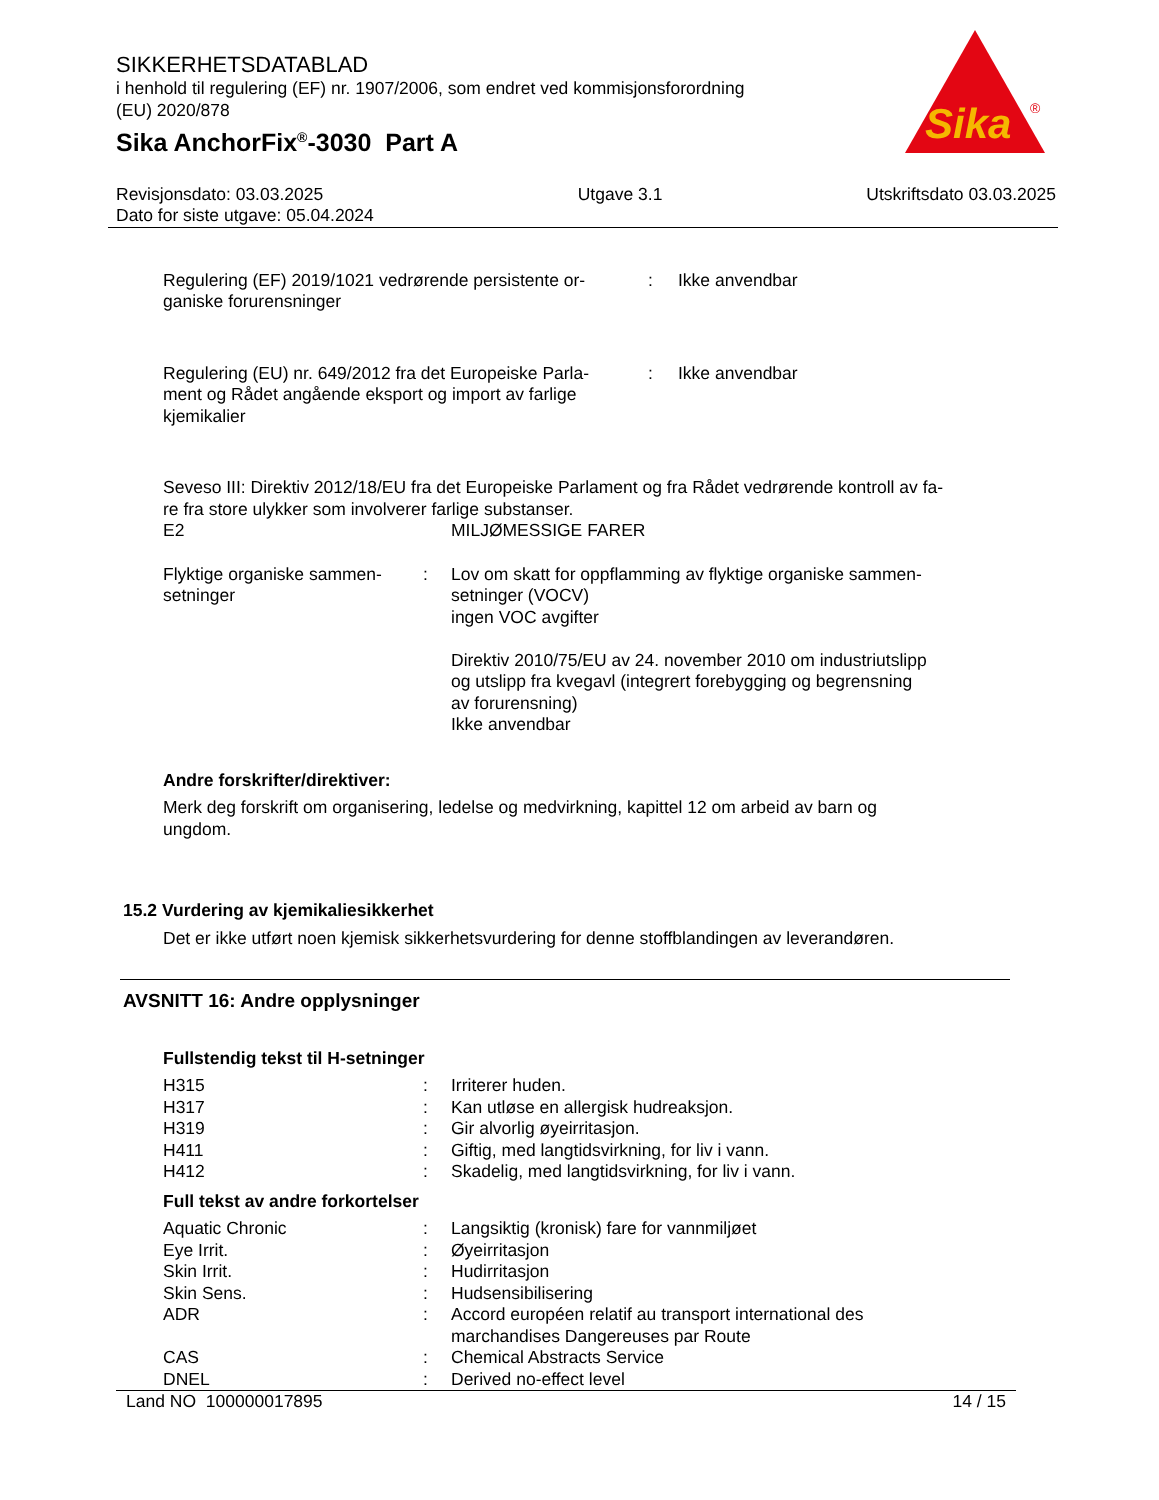SIKKERHETSDATABLAD
i henhold til regulering (EF) nr. 1907/2006, som endret ved kommisjonsforordning
(EU) 2020/878
Sika AnchorFix<sup>®</sup>-3030 Part A
Sika
®
Revisjonsdato: 03.03.2025
Dato for siste utgave: 05.04.2024
Utgave 3.1 Utskriftsdato 03.03.2025
| Regulering (EF) 2019/1021 vedrørende persistente or- ganiske forurensninger | : | Ikke anvendbar |
| Regulering (EU) nr. 649/2012 fra det Europeiske Parla- ment og Rådet angående eksport og import av farlige kjemikalier | : | Ikke anvendbar |
Seveso III: Direktiv 2012/18/EU fra det Europeiske Parlament og fra Rådet vedrørende kontroll av fa-
re fra store ulykker som involverer farlige substanser.
| E2 | MILJØMESSIGE FARER |
| Flyktige organiske sammen- setninger | : | Lov om skatt for oppflamming av flyktige organiske sammen- setninger (VOCV) ingen VOC avgifter Direktiv 2010/75/EU av 24. november 2010 om industriutslipp og utslipp fra kvegavl (integrert forebygging og begrensning av forurensning) Ikke anvendbar |
Andre forskrifter/direktiver:
Merk deg forskrift om organisering, ledelse og medvirkning, kapittel 12 om arbeid av barn og
ungdom.
15.2 Vurdering av kjemikaliesikkerhet
Det er ikke utført noen kjemisk sikkerhetsvurdering for denne stoffblandingen av leverandøren.
AVSNITT 16: Andre opplysninger
Fullstendig tekst til H-setninger
| H315 | : | Irriterer huden. |
| H317 | : | Kan utløse en allergisk hudreaksjon. |
| H319 | : | Gir alvorlig øyeirritasjon. |
| H411 | : | Giftig, med langtidsvirkning, for liv i vann. |
| H412 | : | Skadelig, med langtidsvirkning, for liv i vann. |
Full tekst av andre forkortelser
| Aquatic Chronic | : | Langsiktig (kronisk) fare for vannmiljøet |
| Eye Irrit. | : | Øyeirritasjon |
| Skin Irrit. | : | Hudirritasjon |
| Skin Sens. | : | Hudsensibilisering |
| ADR | : | Accord européen relatif au transport international des marchandises Dangereuses par Route |
| CAS | : | Chemical Abstracts Service |
| DNEL | : | Derived no-effect level |
Land NO 100000017895 14 / 15